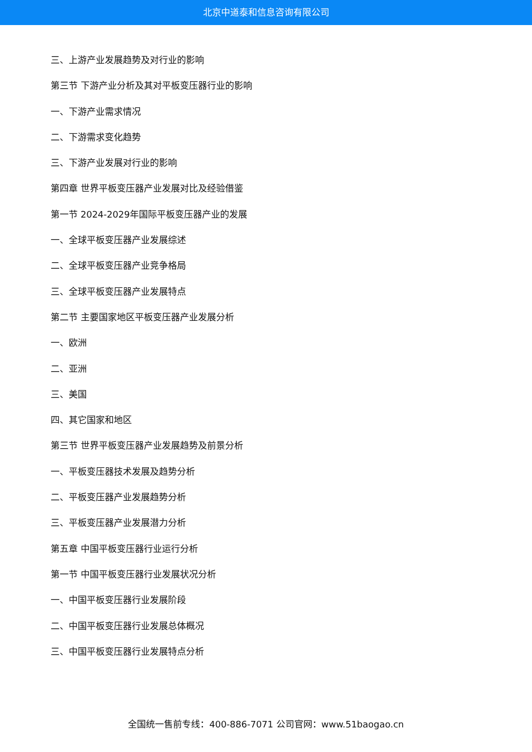北京中道泰和信息咨询有限公司
三、上游产业发展趋势及对行业的影响
第三节 下游产业分析及其对平板变压器行业的影响
一、下游产业需求情况
二、下游需求变化趋势
三、下游产业发展对行业的影响
第四章 世界平板变压器产业发展对比及经验借鉴
第一节 2024-2029年国际平板变压器产业的发展
一、全球平板变压器产业发展综述
二、全球平板变压器产业竞争格局
三、全球平板变压器产业发展特点
第二节 主要国家地区平板变压器产业发展分析
一、欧洲
二、亚洲
三、美国
四、其它国家和地区
第三节 世界平板变压器产业发展趋势及前景分析
一、平板变压器技术发展及趋势分析
二、平板变压器产业发展趋势分析
三、平板变压器产业发展潜力分析
第五章 中国平板变压器行业运行分析
第一节 中国平板变压器行业发展状况分析
一、中国平板变压器行业发展阶段
二、中国平板变压器行业发展总体概况
三、中国平板变压器行业发展特点分析
全国统一售前专线：400-886-7071 公司官网：www.51baogao.cn